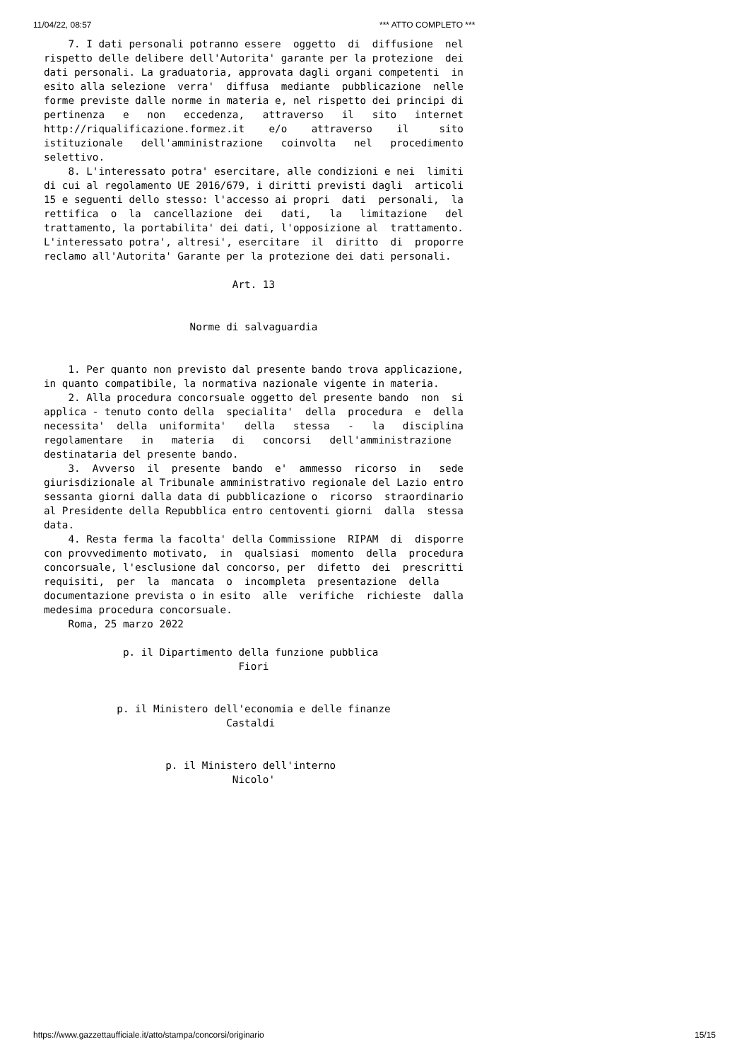11/04/22, 08:57 *** ATTO COMPLETO ***
    7. I dati personali potranno essere  oggetto  di  diffusione  nel
rispetto delle delibere dell'Autorita' garante per la protezione  dei
dati personali. La graduatoria, approvata dagli organi competenti  in
esito alla selezione  verra'  diffusa  mediante  pubblicazione  nelle
forme previste dalle norme in materia e, nel rispetto dei principi di
pertinenza   e   non   eccedenza,   attraverso   il   sito   internet
http://riqualificazione.formez.it    e/o    attraverso    il     sito
istituzionale   dell'amministrazione   coinvolta   nel   procedimento
selettivo.
    8. L'interessato potra' esercitare, alle condizioni e nei  limiti
di cui al regolamento UE 2016/679, i diritti previsti dagli  articoli
15 e seguenti dello stesso: l'accesso ai propri  dati  personali,  la
rettifica  o  la  cancellazione  dei   dati,   la   limitazione   del
trattamento, la portabilita' dei dati, l'opposizione al  trattamento.
L'interessato potra', altresi', esercitare  il  diritto  di  proporre
reclamo all'Autorita' Garante per la protezione dei dati personali.

                               Art. 13


                        Norme di salvaguardia


    1. Per quanto non previsto dal presente bando trova applicazione,
in quanto compatibile, la normativa nazionale vigente in materia.
    2. Alla procedura concorsuale oggetto del presente bando  non  si
applica - tenuto conto della  specialita'  della  procedura  e  della
necessita'  della  uniformita'   della   stessa   -   la   disciplina
regolamentare   in   materia   di   concorsi   dell'amministrazione
destinataria del presente bando.
    3.  Avverso  il  presente  bando  e'  ammesso  ricorso  in   sede
giurisdizionale al Tribunale amministrativo regionale del Lazio entro
sessanta giorni dalla data di pubblicazione o  ricorso  straordinario
al Presidente della Repubblica entro centoventi giorni  dalla  stessa
data.
    4. Resta ferma la facolta' della Commissione  RIPAM  di  disporre
con provvedimento motivato,  in  qualsiasi  momento  della  procedura
concorsuale, l'esclusione dal concorso, per  difetto  dei  prescritti
requisiti,  per  la  mancata  o  incompleta  presentazione  della
documentazione prevista o in esito  alle  verifiche  richieste  dalla
medesima procedura concorsuale.
    Roma, 25 marzo 2022

             p. il Dipartimento della funzione pubblica
                                Fiori


            p. il Ministero dell'economia e delle finanze
                              Castaldi


                    p. il Ministero dell'interno
                               Nicolo'
https://www.gazzettaufficiale.it/atto/stampa/concorsi/originario 15/15